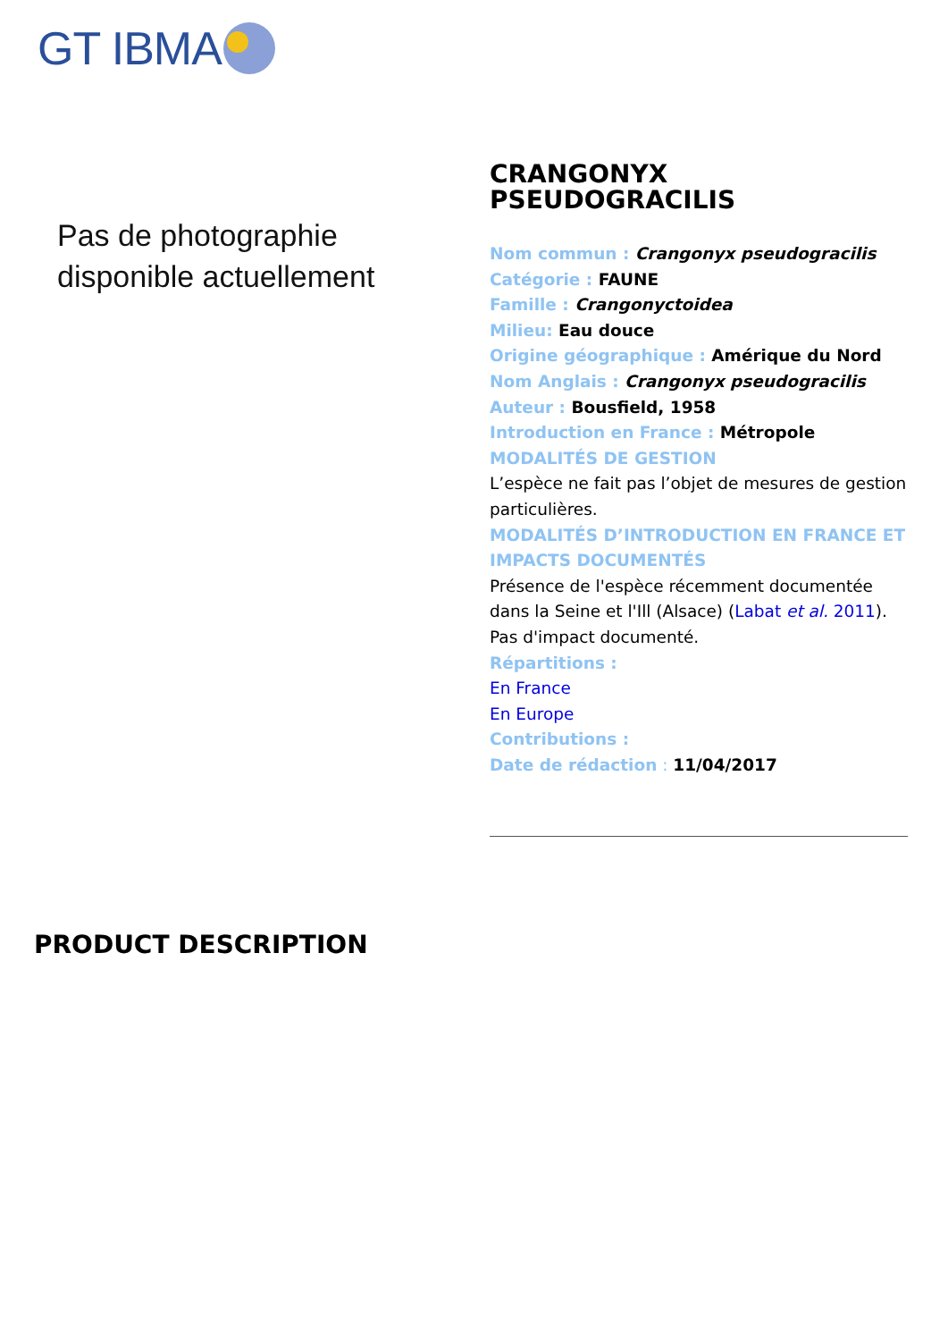GT IBMA
Pas de photographie
disponible actuellement
CRANGONYX
PSEUDOGRACILIS
Nom commun : Crangonyx pseudogracilis
Catégorie : FAUNE
Famille : Crangonyctoidea
Milieu: Eau douce
Origine géographique : Amérique du Nord
Nom Anglais : Crangonyx pseudogracilis
Auteur : Bousfield, 1958
Introduction en France : Métropole
MODALITÉS DE GESTION
L’espèce ne fait pas l’objet de mesures de gestion particulières.
MODALITÉS D’INTRODUCTION EN FRANCE ET IMPACTS DOCUMENTÉS
Présence de l'espèce récemment documentée dans la Seine et l'Ill (Alsace) (Labat et al. 2011).
Pas d'impact documenté.
Répartitions :
En France
En Europe
Contributions :
Date de rédaction : 11/04/2017
PRODUCT DESCRIPTION